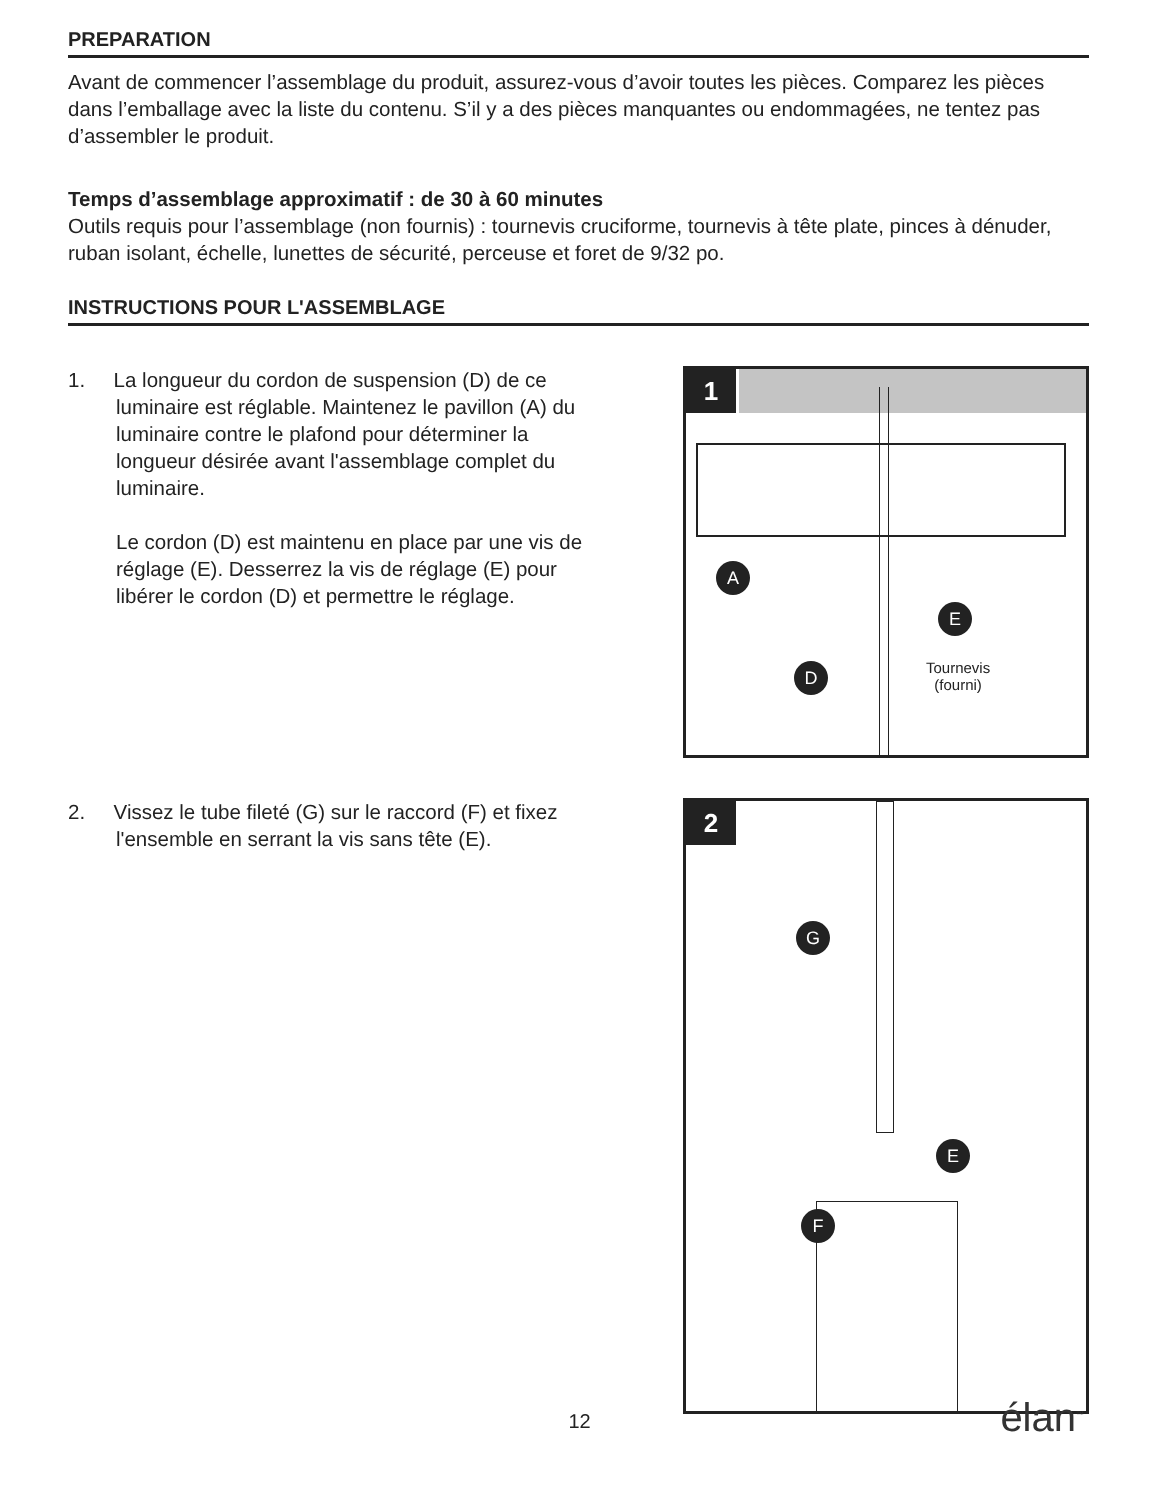PREPARATION
Avant de commencer l’assemblage du produit, assurez-vous d’avoir toutes les pièces. Comparez les pièces dans l’emballage avec la liste du contenu. S’il y a des pièces manquantes ou endommagées, ne tentez pas d’assembler le produit.
Temps d’assemblage approximatif : de 30 à 60 minutes
Outils requis pour l’assemblage (non fournis) : tournevis cruciforme, tournevis à tête plate, pinces à dénuder, ruban isolant, échelle, lunettes de sécurité, perceuse et foret de 9/32 po.
INSTRUCTIONS POUR L'ASSEMBLAGE
1. La longueur du cordon de suspension (D) de ce luminaire est réglable. Maintenez le pavillon (A) du luminaire contre le plafond pour déterminer la longueur désirée avant l'assemblage complet du luminaire.
Le cordon (D) est maintenu en place par une vis de réglage (E). Desserrez la vis de réglage (E) pour libérer le cordon (D) et permettre le réglage.
1
A
E
D
Tournevis
(fourni)
2. Vissez le tube fileté (G) sur le raccord (F) et fixez l'ensemble en serrant la vis sans tête (E).
2
G
E
F
12 élan<sup>™</sup>